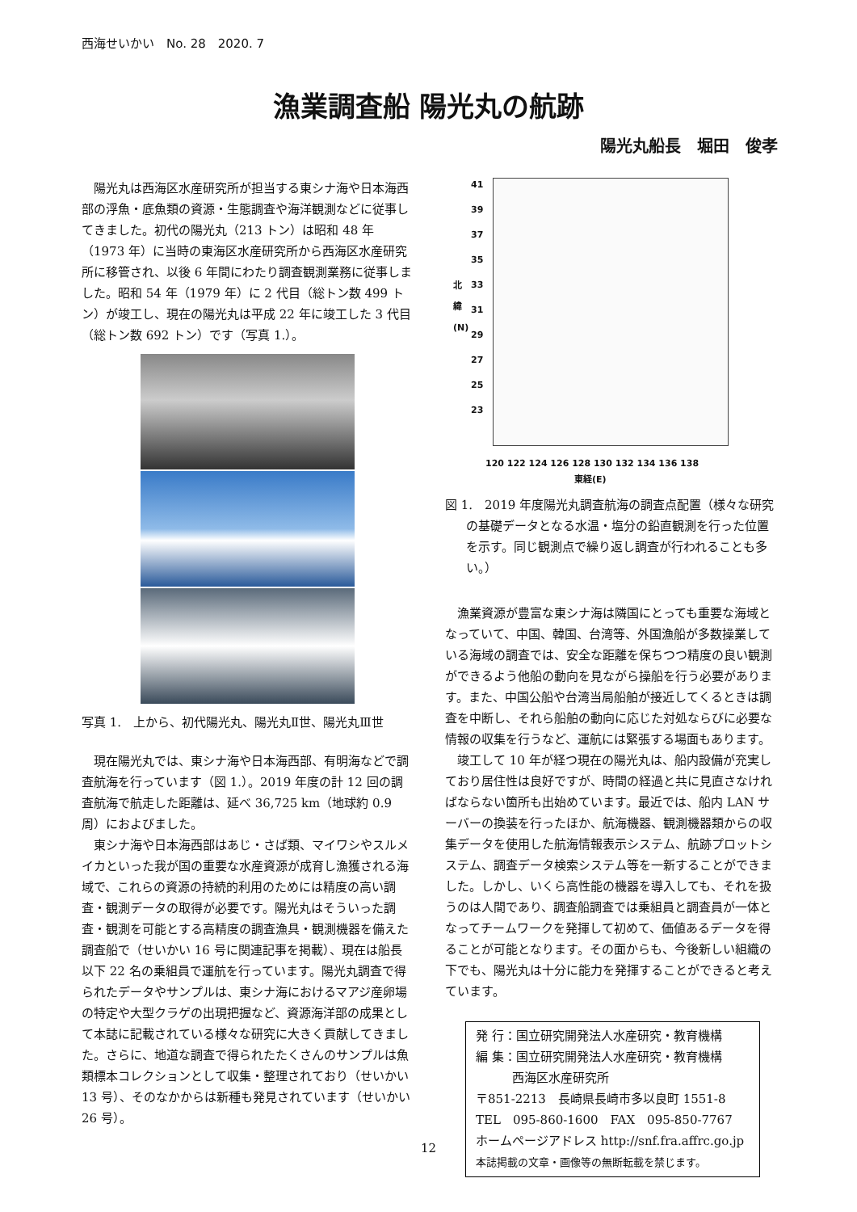西海せいかい　No. 28　2020. 7
漁業調査船 陽光丸の航跡
陽光丸船長　堀田　俊孝
陽光丸は西海区水産研究所が担当する東シナ海や日本海西部の浮魚・底魚類の資源・生態調査や海洋観測などに従事してきました。初代の陽光丸（213 トン）は昭和 48 年（1973 年）に当時の東海区水産研究所から西海区水産研究所に移管され、以後 6 年間にわたり調査観測業務に従事しました。昭和 54 年（1979 年）に 2 代目（総トン数 499 トン）が竣工し、現在の陽光丸は平成 22 年に竣工した 3 代目（総トン数 692 トン）です（写真 1.）。
写真 1.　上から、初代陽光丸、陽光丸Ⅱ世、陽光丸Ⅲ世
現在陽光丸では、東シナ海や日本海西部、有明海などで調査航海を行っています（図 1.）。2019 年度の計 12 回の調査航海で航走した距離は、延べ 36,725 km（地球約 0.9 周）におよびました。
東シナ海や日本海西部はあじ・さば類、マイワシやスルメイカといった我が国の重要な水産資源が成育し漁獲される海域で、これらの資源の持続的利用のためには精度の高い調査・観測データの取得が必要です。陽光丸はそういった調査・観測を可能とする高精度の調査漁具・観測機器を備えた調査船で（せいかい 16 号に関連記事を掲載）、現在は船長以下 22 名の乗組員で運航を行っています。陽光丸調査で得られたデータやサンプルは、東シナ海におけるマアジ産卵場の特定や大型クラゲの出現把握など、資源海洋部の成果として本誌に記載されている様々な研究に大きく貢献してきました。さらに、地道な調査で得られたたくさんのサンプルは魚類標本コレクションとして収集・整理されており（せいかい 13 号）、そのなかからは新種も発見されています（せいかい 26 号）。
北
緯
(N)
41
39
37
35
33
31
29
27
25
23
120 122 124 126 128 130 132 134 136 138
東経(E)
図 1.　2019 年度陽光丸調査航海の調査点配置（様々な研究の基礎データとなる水温・塩分の鉛直観測を行った位置を示す。同じ観測点で繰り返し調査が行われることも多い。）
漁業資源が豊富な東シナ海は隣国にとっても重要な海域となっていて、中国、韓国、台湾等、外国漁船が多数操業している海域の調査では、安全な距離を保ちつつ精度の良い観測ができるよう他船の動向を見ながら操船を行う必要があります。また、中国公船や台湾当局船舶が接近してくるときは調査を中断し、それら船舶の動向に応じた対処ならびに必要な情報の収集を行うなど、運航には緊張する場面もあります。
竣工して 10 年が経つ現在の陽光丸は、船内設備が充実しており居住性は良好ですが、時間の経過と共に見直さなければならない箇所も出始めています。最近では、船内 LAN サーバーの換装を行ったほか、航海機器、観測機器類からの収集データを使用した航海情報表示システム、航跡プロットシステム、調査データ検索システム等を一新することができました。しかし、いくら高性能の機器を導入しても、それを扱うのは人間であり、調査船調査では乗組員と調査員が一体となってチームワークを発揮して初めて、価値あるデータを得ることが可能となります。その面からも、今後新しい組織の下でも、陽光丸は十分に能力を発揮することができると考えています。
発 行：国立研究開発法人水産研究・教育機構
編 集：国立研究開発法人水産研究・教育機構
　　　西海区水産研究所
〒851-2213　長崎県長崎市多以良町 1551-8
TEL　095-860-1600　FAX　095-850-7767
ホームページアドレス http://snf.fra.affrc.go.jp
本誌掲載の文章・画像等の無断転載を禁じます。
12